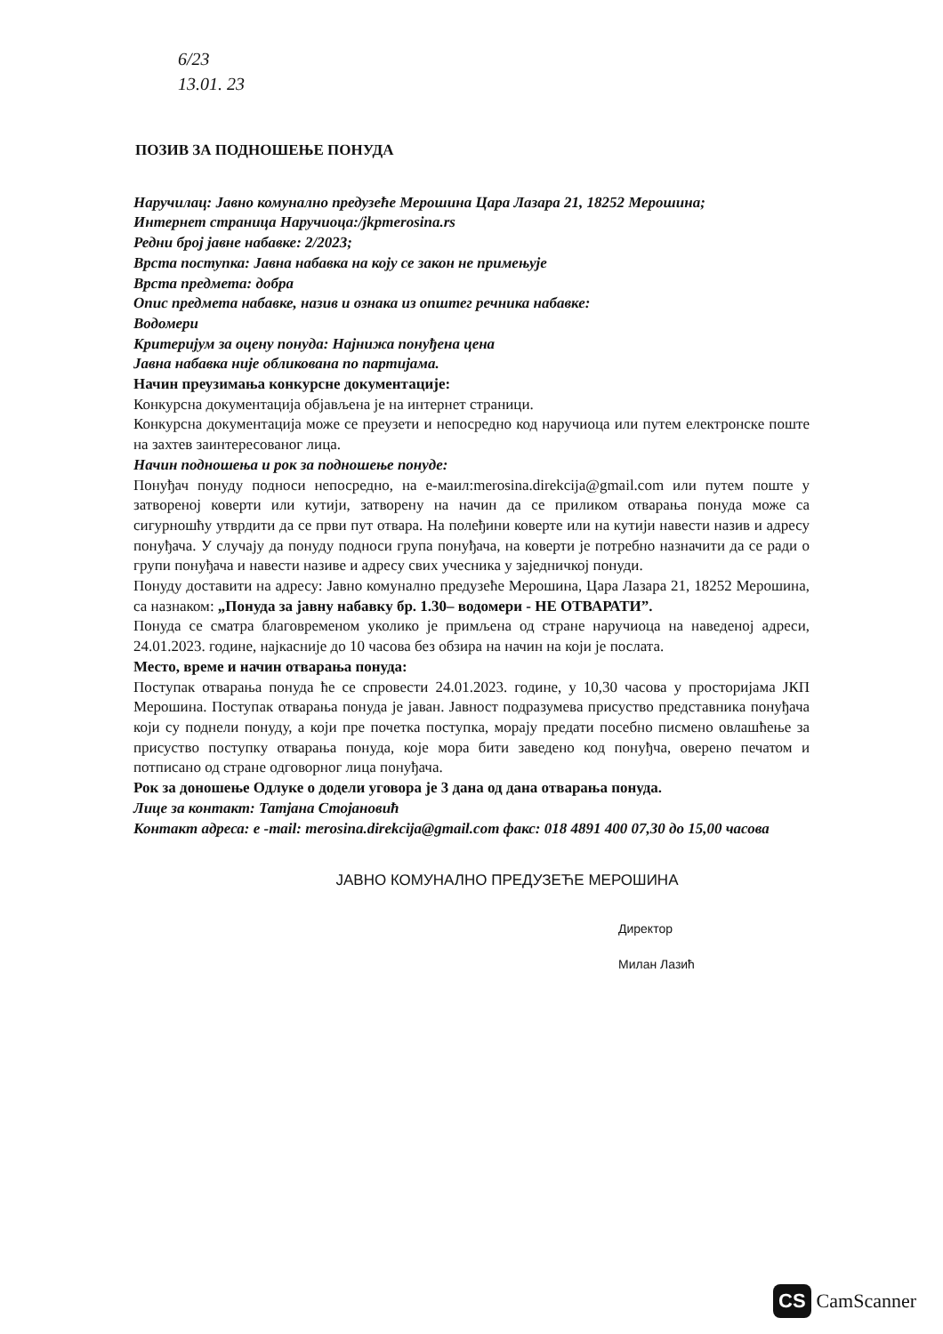6/23
13.01. 23
ПОЗИВ ЗА ПОДНОШЕЊЕ ПОНУДА
Наручилац: Јавно комунално предузеће Мерошина Цара Лазара 21, 18252 Мерошина;
Интернет страница Наручиоца:/jkpmerosina.rs
Редни број јавне набавке: 2/2023;
Врста поступка: Јавна набавка на коју се закон не примењује
Врста предмета: добра
Опис предмета набавке, назив и ознака из општег речника набавке:
Водомери
Критеријум за оцену понуда: Најнижа понуђена цена
Јавна набавка није обликована по партијама.
Начин преузимања конкурсне документације:
Конкурсна документација објављена је на интернет страници.
Конкурсна документација може се преузети и непосредно код наручиоца или путем електронске поште на захтев заинтересованог лица.
Начин подношења и рок за подношење понуде:
Понуђач понуду подноси непосредно, на е-маил:merosina.direkcija@gmail.com или путем поште у затвореној коверти или кутији, затворену на начин да се приликом отварања понуда може са сигурношћу утврдити да се први пут отвара. На полеђини коверте или на кутији навести назив и адресу понуђача. У случају да понуду подноси група понуђача, на коверти је потребно назначити да се ради о групи понуђача и навести називе и адресу свих учесника у заједничкој понуди.
Понуду доставити на адресу: Јавно комунално предузеће Мерошина, Цара Лазара 21, 18252 Мерошина, са назнаком: „Понуда за јавну набавку бр. 1.30– водомери - НЕ ОТВАРАТИ”.
Понуда се сматра благовременом уколико је примљена од стране наручиоца на наведеној адреси, 24.01.2023. године, најкасније до 10 часова без обзира на начин на који је послата.
Место, време и начин отварања понуда:
Поступак отварања понуда ће се спровести 24.01.2023. године, у 10,30 часова у просторијама ЈКП Мерошина. Поступак отварања понуда је јаван. Јавност подразумева присуство представника понуђача који су поднели понуду, а који пре почетка поступка, морају предати посебно писмено овлашћење за присуство поступку отварања понуда, које мора бити заведено код понуђча, оверено печатом и потписано од стране одговорног лица понуђача.
Рок за доношење Одлуке о додели уговора је 3 дана од дана отварања понуда.
Лице за контакт: Татјана Стојановић
Контакт адреса: е -mail: merosina.direkcija@gmail.com факс: 018 4891 400 07,30 до 15,00 часова
ЈАВНО КОМУНАЛНО ПРЕДУЗЕЋЕ МЕРОШИНА
Директор
Милан Лазић
CS CamScanner